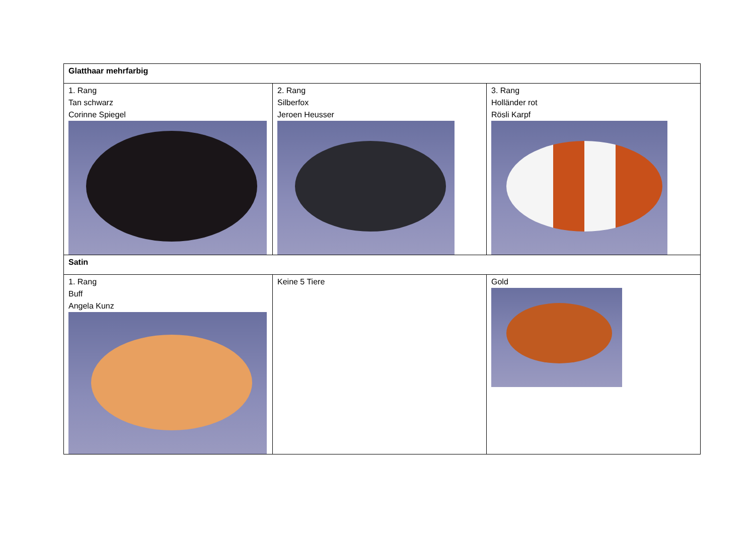| Glatthaar mehrfarbig | | |
| 1. Rang Tan schwarz Corinne Spiegel | 2. Rang Silberfox Jeroen Heusser | 3. Rang Holländer rot Rösli Karpf |
| Satin | | |
| 1. Rang Buff Angela Kunz | Keine 5 Tiere | Gold |